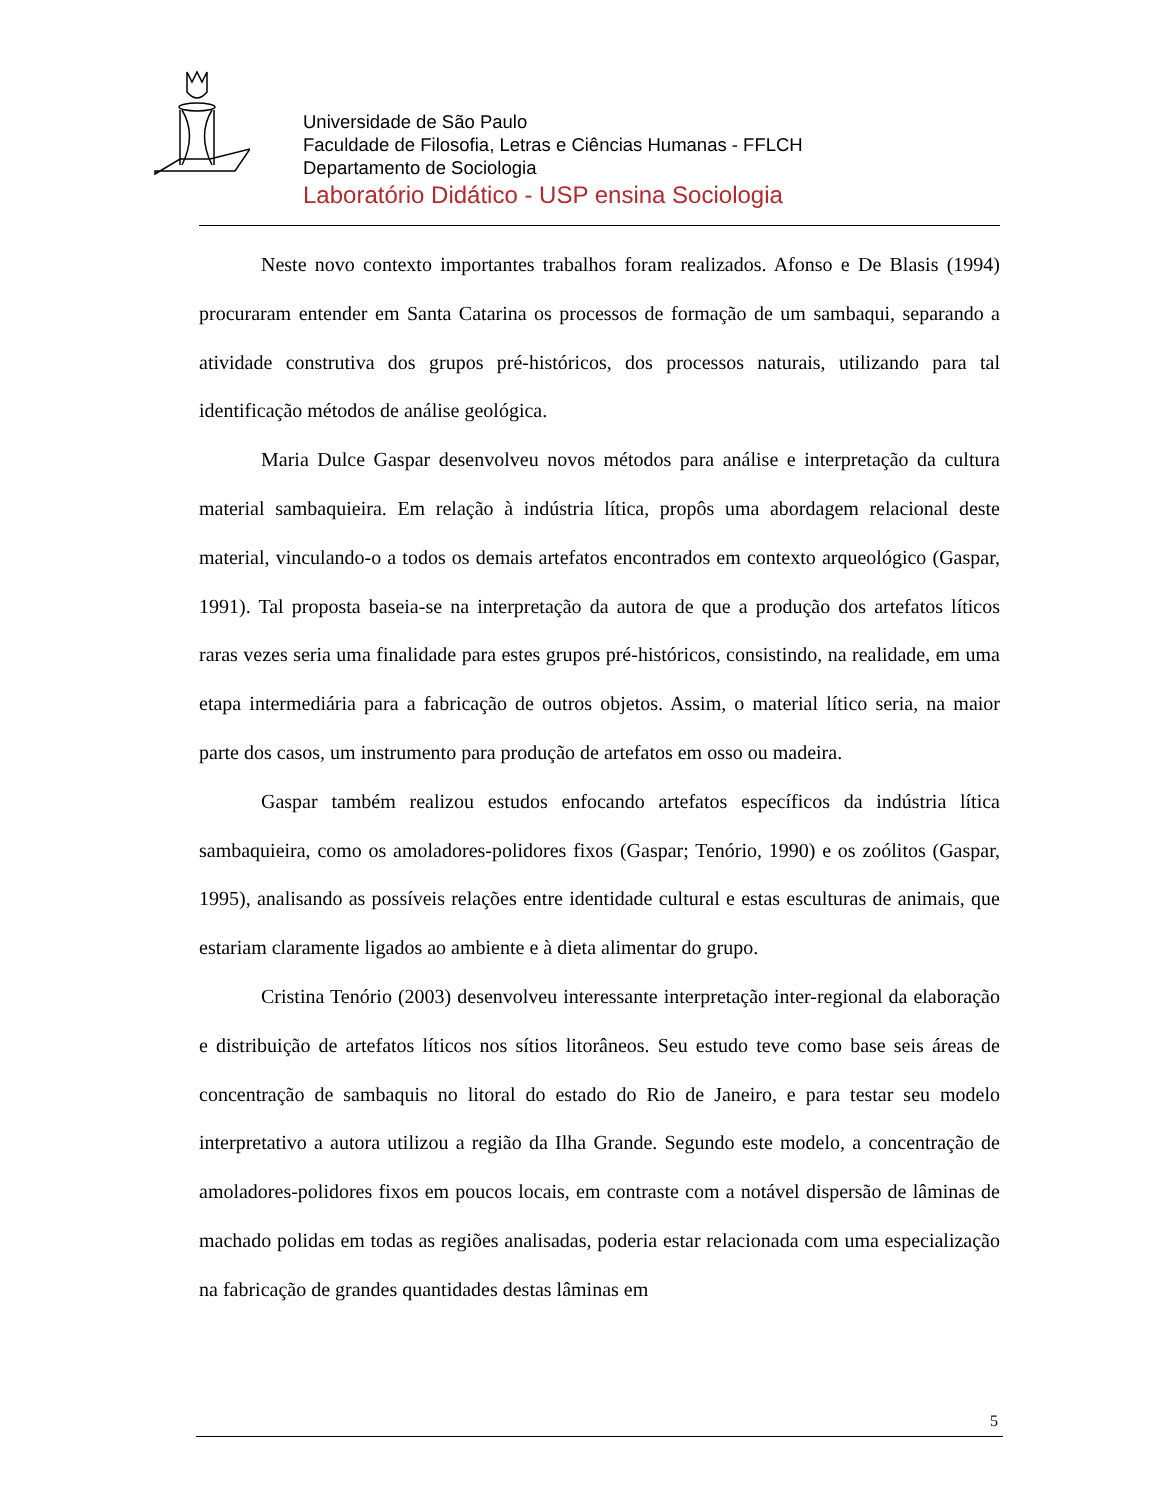Universidade de São Paulo
Faculdade de Filosofia, Letras e Ciências Humanas - FFLCH
Departamento de Sociologia
Laboratório Didático - USP ensina Sociologia
Neste novo contexto importantes trabalhos foram realizados. Afonso e De Blasis (1994) procuraram entender em Santa Catarina os processos de formação de um sambaqui, separando a atividade construtiva dos grupos pré-históricos, dos processos naturais, utilizando para tal identificação métodos de análise geológica.
Maria Dulce Gaspar desenvolveu novos métodos para análise e interpretação da cultura material sambaquieira. Em relação à indústria lítica, propôs uma abordagem relacional deste material, vinculando-o a todos os demais artefatos encontrados em contexto arqueológico (Gaspar, 1991). Tal proposta baseia-se na interpretação da autora de que a produção dos artefatos líticos raras vezes seria uma finalidade para estes grupos pré-históricos, consistindo, na realidade, em uma etapa intermediária para a fabricação de outros objetos. Assim, o material lítico seria, na maior parte dos casos, um instrumento para produção de artefatos em osso ou madeira.
Gaspar também realizou estudos enfocando artefatos específicos da indústria lítica sambaquieira, como os amoladores-polidores fixos (Gaspar; Tenório, 1990) e os zoólitos (Gaspar, 1995), analisando as possíveis relações entre identidade cultural e estas esculturas de animais, que estariam claramente ligados ao ambiente e à dieta alimentar do grupo.
Cristina Tenório (2003) desenvolveu interessante interpretação inter-regional da elaboração e distribuição de artefatos líticos nos sítios litorâneos. Seu estudo teve como base seis áreas de concentração de sambaquis no litoral do estado do Rio de Janeiro, e para testar seu modelo interpretativo a autora utilizou a região da Ilha Grande. Segundo este modelo, a concentração de amoladores-polidores fixos em poucos locais, em contraste com a notável dispersão de lâminas de machado polidas em todas as regiões analisadas, poderia estar relacionada com uma especialização na fabricação de grandes quantidades destas lâminas em
5